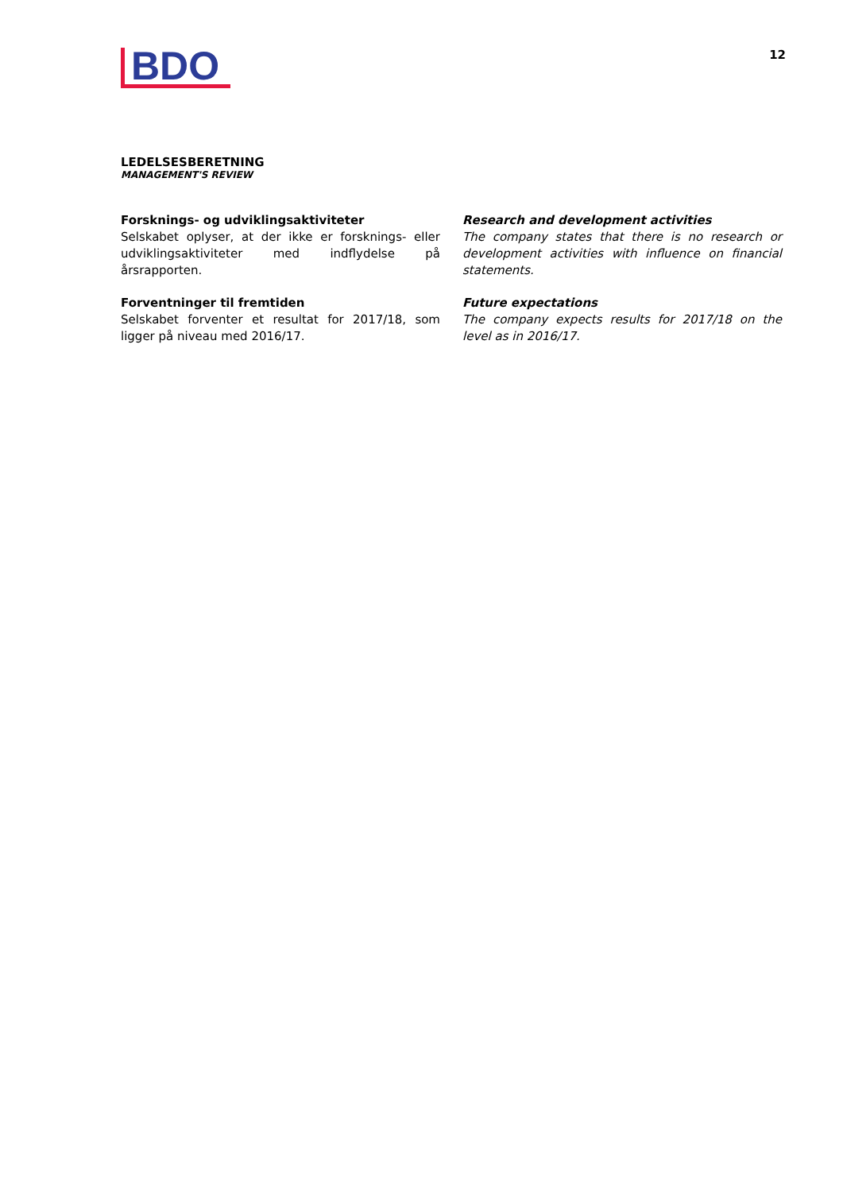BDO
12
LEDELSESBERETNING
MANAGEMENT'S REVIEW
Forsknings- og udviklingsaktiviteter
Selskabet oplyser, at der ikke er forsknings- eller udviklingsaktiviteter med indflydelse på årsrapporten.
Forventninger til fremtiden
Selskabet forventer et resultat for 2017/18, som ligger på niveau med 2016/17.
Research and development activities
The company states that there is no research or development activities with influence on financial statements.
Future expectations
The company expects results for 2017/18 on the level as in 2016/17.